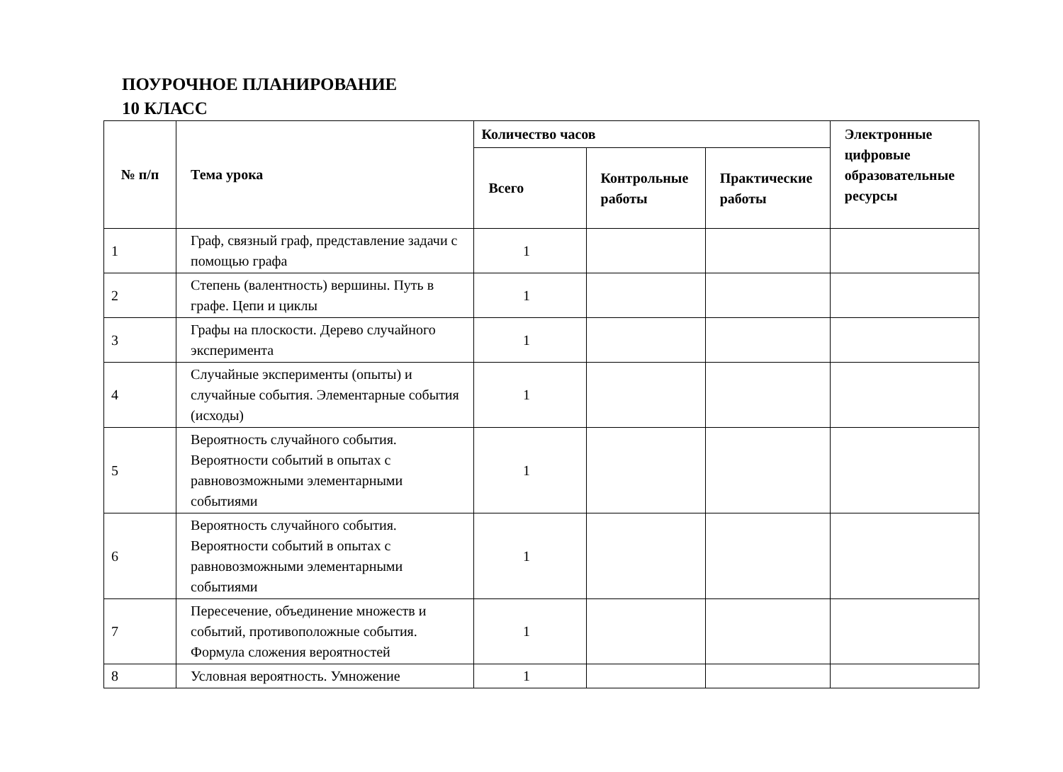ПОУРОЧНОЕ ПЛАНИРОВАНИЕ
10 КЛАСС
| № п/п | Тема урока | Количество часов | | | Электронные цифровые образовательные ресурсы |
| --- | --- | --- | --- | --- | --- |
| | | Всего | Контрольные работы | Практические работы | |
| 1 | Граф, связный граф, представление задачи с помощью графа | 1 | | | |
| 2 | Степень (валентность) вершины. Путь в графе. Цепи и циклы | 1 | | | |
| 3 | Графы на плоскости. Дерево случайного эксперимента | 1 | | | |
| 4 | Случайные эксперименты (опыты) и случайные события. Элементарные события (исходы) | 1 | | | |
| 5 | Вероятность случайного события. Вероятности событий в опытах с равновозможными элементарными событиями | 1 | | | |
| 6 | Вероятность случайного события. Вероятности событий в опытах с равновозможными элементарными событиями | 1 | | | |
| 7 | Пересечение, объединение множеств и событий, противоположные события. Формула сложения вероятностей | 1 | | | |
| 8 | Условная вероятность. Умножение | 1 | | | |